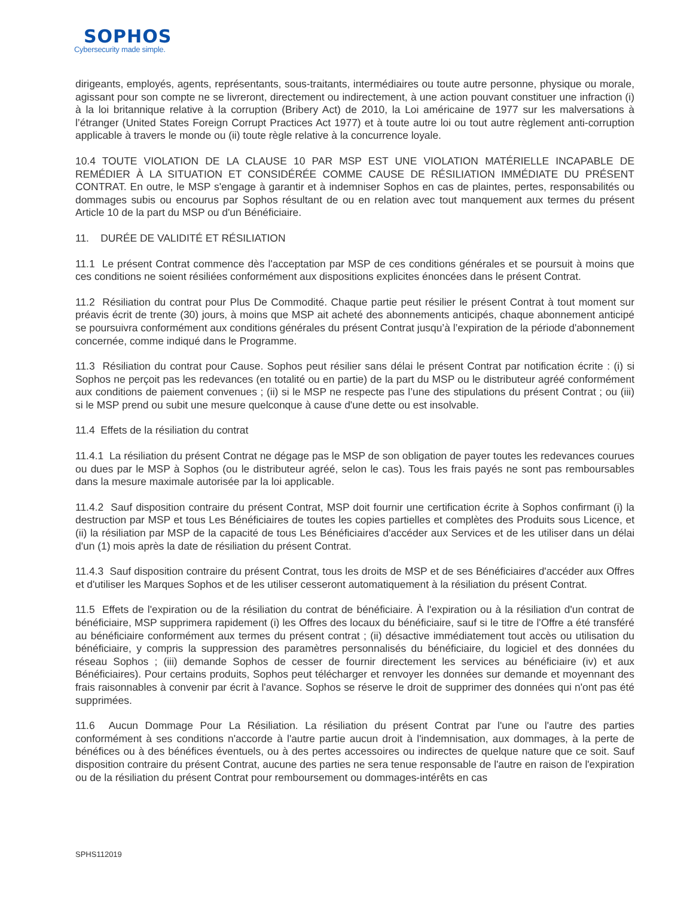SOPHOS
Cybersecurity made simple.
dirigeants, employés, agents, représentants, sous-traitants, intermédiaires ou toute autre personne, physique ou morale, agissant pour son compte ne se livreront, directement ou indirectement, à une action pouvant constituer une infraction (i) à la loi britannique relative à la corruption (Bribery Act) de 2010, la Loi américaine de 1977 sur les malversations à l’étranger (United States Foreign Corrupt Practices Act 1977) et à toute autre loi ou tout autre règlement anti-corruption applicable à travers le monde ou (ii) toute règle relative à la concurrence loyale.
10.4 TOUTE VIOLATION DE LA CLAUSE 10 PAR MSP EST UNE VIOLATION MATÉRIELLE INCAPABLE DE REMÉDIER À LA SITUATION ET CONSIDÉRÉE COMME CAUSE DE RÉSILIATION IMMÉDIATE DU PRÉSENT CONTRAT. En outre, le MSP s'engage à garantir et à indemniser Sophos en cas de plaintes, pertes, responsabilités ou dommages subis ou encourus par Sophos résultant de ou en relation avec tout manquement aux termes du présent Article 10 de la part du MSP ou d'un Bénéficiaire.
11. DURÉE DE VALIDITÉ ET RÉSILIATION
11.1 Le présent Contrat commence dès l'acceptation par MSP de ces conditions générales et se poursuit à moins que ces conditions ne soient résiliées conformément aux dispositions explicites énoncées dans le présent Contrat.
11.2 Résiliation du contrat pour Plus De Commodité. Chaque partie peut résilier le présent Contrat à tout moment sur préavis écrit de trente (30) jours, à moins que MSP ait acheté des abonnements anticipés, chaque abonnement anticipé se poursuivra conformément aux conditions générales du présent Contrat jusqu’à l’expiration de la période d'abonnement concernée, comme indiqué dans le Programme.
11.3 Résiliation du contrat pour Cause. Sophos peut résilier sans délai le présent Contrat par notification écrite : (i) si Sophos ne perçoit pas les redevances (en totalité ou en partie) de la part du MSP ou le distributeur agréé conformément aux conditions de paiement convenues ; (ii) si le MSP ne respecte pas l’une des stipulations du présent Contrat ; ou (iii) si le MSP prend ou subit une mesure quelconque à cause d'une dette ou est insolvable.
11.4 Effets de la résiliation du contrat
11.4.1 La résiliation du présent Contrat ne dégage pas le MSP de son obligation de payer toutes les redevances courues ou dues par le MSP à Sophos (ou le distributeur agréé, selon le cas). Tous les frais payés ne sont pas remboursables dans la mesure maximale autorisée par la loi applicable.
11.4.2 Sauf disposition contraire du présent Contrat, MSP doit fournir une certification écrite à Sophos confirmant (i) la destruction par MSP et tous Les Bénéficiaires de toutes les copies partielles et complètes des Produits sous Licence, et (ii) la résiliation par MSP de la capacité de tous Les Bénéficiaires d'accéder aux Services et de les utiliser dans un délai d'un (1) mois après la date de résiliation du présent Contrat.
11.4.3 Sauf disposition contraire du présent Contrat, tous les droits de MSP et de ses Bénéficiaires d'accéder aux Offres et d'utiliser les Marques Sophos et de les utiliser cesseront automatiquement à la résiliation du présent Contrat.
11.5 Effets de l'expiration ou de la résiliation du contrat de bénéficiaire. À l'expiration ou à la résiliation d'un contrat de bénéficiaire, MSP supprimera rapidement (i) les Offres des locaux du bénéficiaire, sauf si le titre de l'Offre a été transféré au bénéficiaire conformément aux termes du présent contrat ; (ii) désactive immédiatement tout accès ou utilisation du bénéficiaire, y compris la suppression des paramètres personnalisés du bénéficiaire, du logiciel et des données du réseau Sophos ; (iii) demande Sophos de cesser de fournir directement les services au bénéficiaire (iv) et aux Bénéficiaires). Pour certains produits, Sophos peut télécharger et renvoyer les données sur demande et moyennant des frais raisonnables à convenir par écrit à l'avance. Sophos se réserve le droit de supprimer des données qui n'ont pas été supprimées.
11.6 Aucun Dommage Pour La Résiliation. La résiliation du présent Contrat par l'une ou l'autre des parties conformément à ses conditions n'accorde à l'autre partie aucun droit à l'indemnisation, aux dommages, à la perte de bénéfices ou à des bénéfices éventuels, ou à des pertes accessoires ou indirectes de quelque nature que ce soit. Sauf disposition contraire du présent Contrat, aucune des parties ne sera tenue responsable de l'autre en raison de l'expiration ou de la résiliation du présent Contrat pour remboursement ou dommages-intérêts en cas
SPHS112019